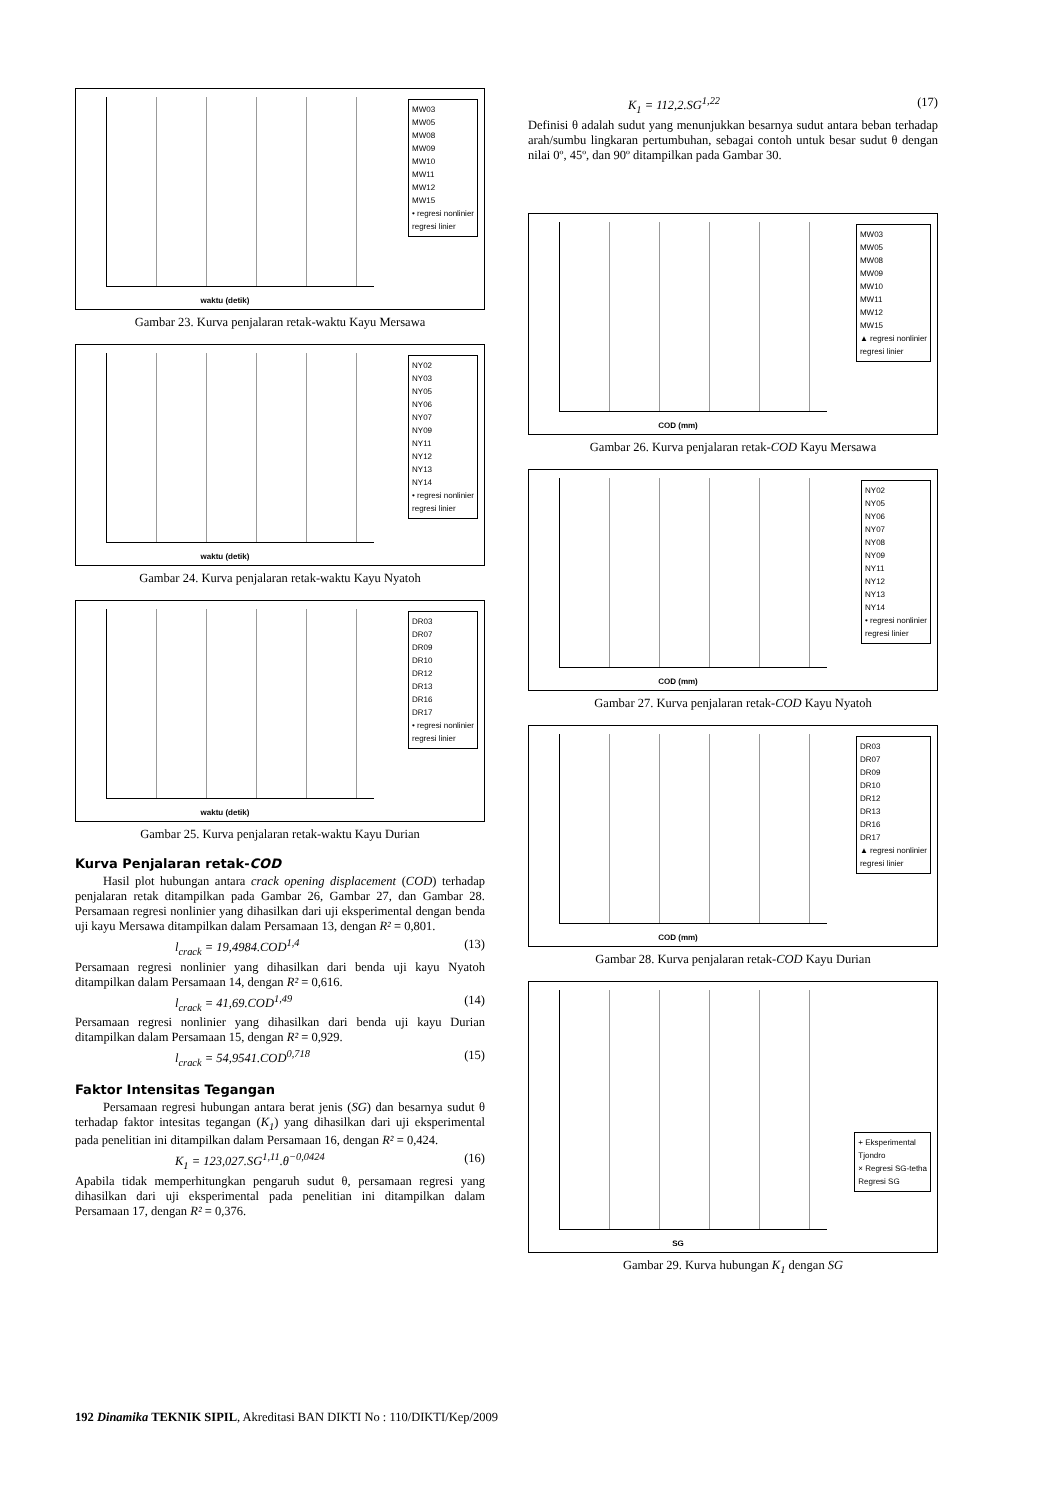waktu (detik)
MW03
MW05
MW08
MW09
MW10
MW11
MW12
MW15
• regresi nonlinier
regresi linier
Gambar 23. Kurva penjalaran retak-waktu Kayu Mersawa
waktu (detik)
NY02
NY03
NY05
NY06
NY07
NY09
NY11
NY12
NY13
NY14
• regresi nonlinier
regresi linier
Gambar 24. Kurva penjalaran retak-waktu Kayu Nyatoh
waktu (detik)
DR03
DR07
DR09
DR10
DR12
DR13
DR16
DR17
• regresi nonlinier
regresi linier
Gambar 25. Kurva penjalaran retak-waktu Kayu Durian
Kurva Penjalaran retak-COD
Hasil plot hubungan antara crack opening displacement (COD) terhadap penjalaran retak ditampilkan pada Gambar 26, Gambar 27, dan Gambar 28. Persamaan regresi nonlinier yang dihasilkan dari uji eksperimental dengan benda uji kayu Mersawa ditampilkan dalam Persamaan 13, dengan R² = 0,801.
l<sub>crack</sub> = 19,4984.COD<sup>1,4</sup> (13)
Persamaan regresi nonlinier yang dihasilkan dari benda uji kayu Nyatoh ditampilkan dalam Persamaan 14, dengan R² = 0,616.
l<sub>crack</sub> = 41,69.COD<sup>1,49</sup> (14)
Persamaan regresi nonlinier yang dihasilkan dari benda uji kayu Durian ditampilkan dalam Persamaan 15, dengan R² = 0,929.
l<sub>crack</sub> = 54,9541.COD<sup>0,718</sup> (15)
Faktor Intensitas Tegangan
Persamaan regresi hubungan antara berat jenis (SG) dan besarnya sudut θ terhadap faktor intesitas tegangan (K<sub>1</sub>) yang dihasilkan dari uji eksperimental pada penelitian ini ditampilkan dalam Persamaan 16, dengan R² = 0,424.
K<sub>1</sub> = 123,027.SG<sup>1,11</sup>.θ<sup>−0,0424</sup> (16)
Apabila tidak memperhitungkan pengaruh sudut θ, persamaan regresi yang dihasilkan dari uji eksperimental pada penelitian ini ditampilkan dalam Persamaan 17, dengan R² = 0,376.
K<sub>1</sub> = 112,2.SG<sup>1,22</sup> (17)
Definisi θ adalah sudut yang menunjukkan besarnya sudut antara beban terhadap arah/sumbu lingkaran pertumbuhan, sebagai contoh untuk besar sudut θ dengan nilai 0º, 45º, dan 90º ditampilkan pada Gambar 30.
COD (mm)
MW03
MW05
MW08
MW09
MW10
MW11
MW12
MW15
▲ regresi nonlinier
regresi linier
Gambar 26. Kurva penjalaran retak-COD Kayu Mersawa
COD (mm)
NY02
NY05
NY06
NY07
NY08
NY09
NY11
NY12
NY13
NY14
• regresi nonlinier
regresi linier
Gambar 27. Kurva penjalaran retak-COD Kayu Nyatoh
COD (mm)
DR03
DR07
DR09
DR10
DR12
DR13
DR16
DR17
▲ regresi nonlinier
regresi linier
Gambar 28. Kurva penjalaran retak-COD Kayu Durian
SG
+ Eksperimental
Tjondro
× Regresi SG-tetha
Regresi SG
Gambar 29. Kurva hubungan K<sub>1</sub> dengan SG
192 Dinamika TEKNIK SIPIL, Akreditasi BAN DIKTI No : 110/DIKTI/Kep/2009